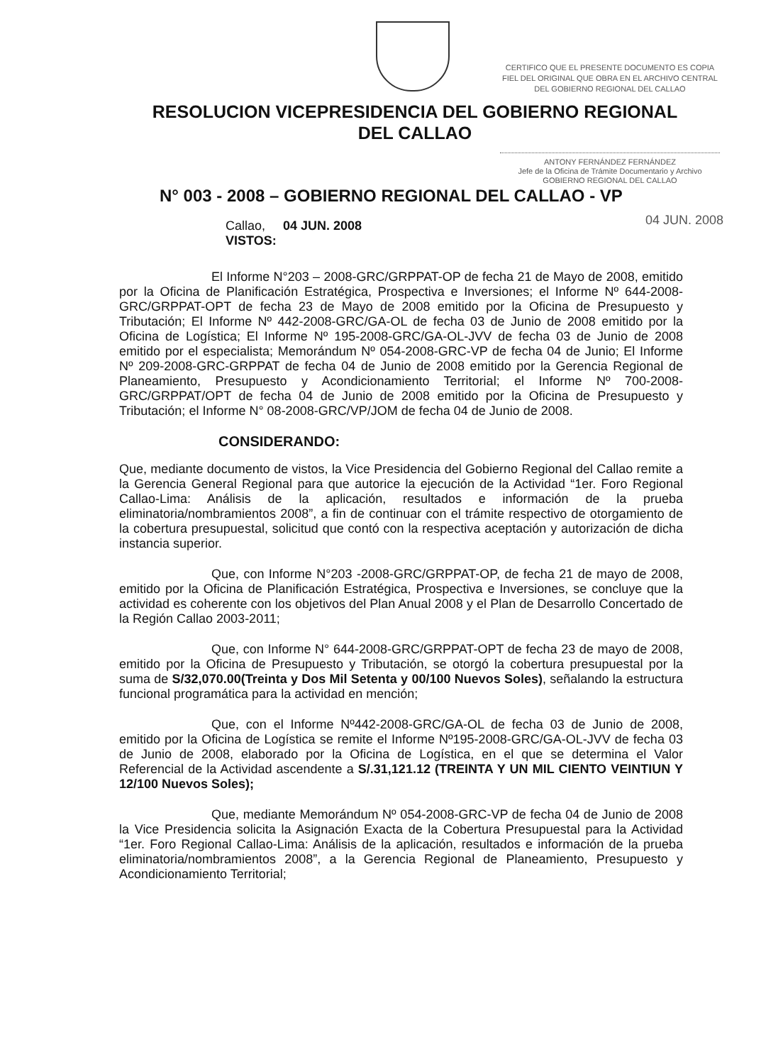CERTIFICO QUE EL PRESENTE DOCUMENTO ES COPIA FIEL DEL ORIGINAL QUE OBRA EN EL ARCHIVO CENTRAL DEL GOBIERNO REGIONAL DEL CALLAO
RESOLUCION VICEPRESIDENCIA DEL GOBIERNO REGIONAL
DEL CALLAO
ANTONY FERNÁNDEZ FERNÁNDEZ
Jefe de la Oficina de Trámite Documentario y Archivo
GOBIERNO REGIONAL DEL CALLAO
N° 003 - 2008 – GOBIERNO REGIONAL DEL CALLAO - VP
04 JUN. 2008
Callao, 04 JUN. 2008
VISTOS:
El Informe N°203 – 2008-GRC/GRPPAT-OP de fecha 21 de Mayo de 2008, emitido por la Oficina de Planificación Estratégica, Prospectiva e Inversiones; el Informe Nº 644-2008-GRC/GRPPAT-OPT de fecha 23 de Mayo de 2008 emitido por la Oficina de Presupuesto y Tributación; El Informe Nº 442-2008-GRC/GA-OL de fecha 03 de Junio de 2008 emitido por la Oficina de Logística; El Informe Nº 195-2008-GRC/GA-OL-JVV de fecha 03 de Junio de 2008 emitido por el especialista; Memorándum Nº 054-2008-GRC-VP de fecha 04 de Junio; El Informe Nº 209-2008-GRC-GRPPAT de fecha 04 de Junio de 2008 emitido por la Gerencia Regional de Planeamiento, Presupuesto y Acondicionamiento Territorial; el Informe Nº 700-2008-GRC/GRPPAT/OPT de fecha 04 de Junio de 2008 emitido por la Oficina de Presupuesto y Tributación; el Informe N° 08-2008-GRC/VP/JOM de fecha 04 de Junio de 2008.
CONSIDERANDO:
Que, mediante documento de vistos, la Vice Presidencia del Gobierno Regional del Callao remite a la Gerencia General Regional para que autorice la ejecución de la Actividad “1er. Foro Regional Callao-Lima: Análisis de la aplicación, resultados e información de la prueba eliminatoria/nombramientos 2008”, a fin de continuar con el trámite respectivo de otorgamiento de la cobertura presupuestal, solicitud que contó con la respectiva aceptación y autorización de dicha instancia superior.
Que, con Informe N°203 -2008-GRC/GRPPAT-OP, de fecha 21 de mayo de 2008, emitido por la Oficina de Planificación Estratégica, Prospectiva e Inversiones, se concluye que la actividad es coherente con los objetivos del Plan Anual 2008 y el Plan de Desarrollo Concertado de la Región Callao 2003-2011;
Que, con Informe N° 644-2008-GRC/GRPPAT-OPT de fecha 23 de mayo de 2008, emitido por la Oficina de Presupuesto y Tributación, se otorgó la cobertura presupuestal por la suma de S/32,070.00(Treinta y Dos Mil Setenta y 00/100 Nuevos Soles), señalando la estructura funcional programática para la actividad en mención;
Que, con el Informe Nº442-2008-GRC/GA-OL de fecha 03 de Junio de 2008, emitido por la Oficina de Logística se remite el Informe Nº195-2008-GRC/GA-OL-JVV de fecha 03 de Junio de 2008, elaborado por la Oficina de Logística, en el que se determina el Valor Referencial de la Actividad ascendente a S/.31,121.12 (TREINTA Y UN MIL CIENTO VEINTIUN Y 12/100 Nuevos Soles);
Que, mediante Memorándum Nº 054-2008-GRC-VP de fecha 04 de Junio de 2008 la Vice Presidencia solicita la Asignación Exacta de la Cobertura Presupuestal para la Actividad “1er. Foro Regional Callao-Lima: Análisis de la aplicación, resultados e información de la prueba eliminatoria/nombramientos 2008”, a la Gerencia Regional de Planeamiento, Presupuesto y Acondicionamiento Territorial;